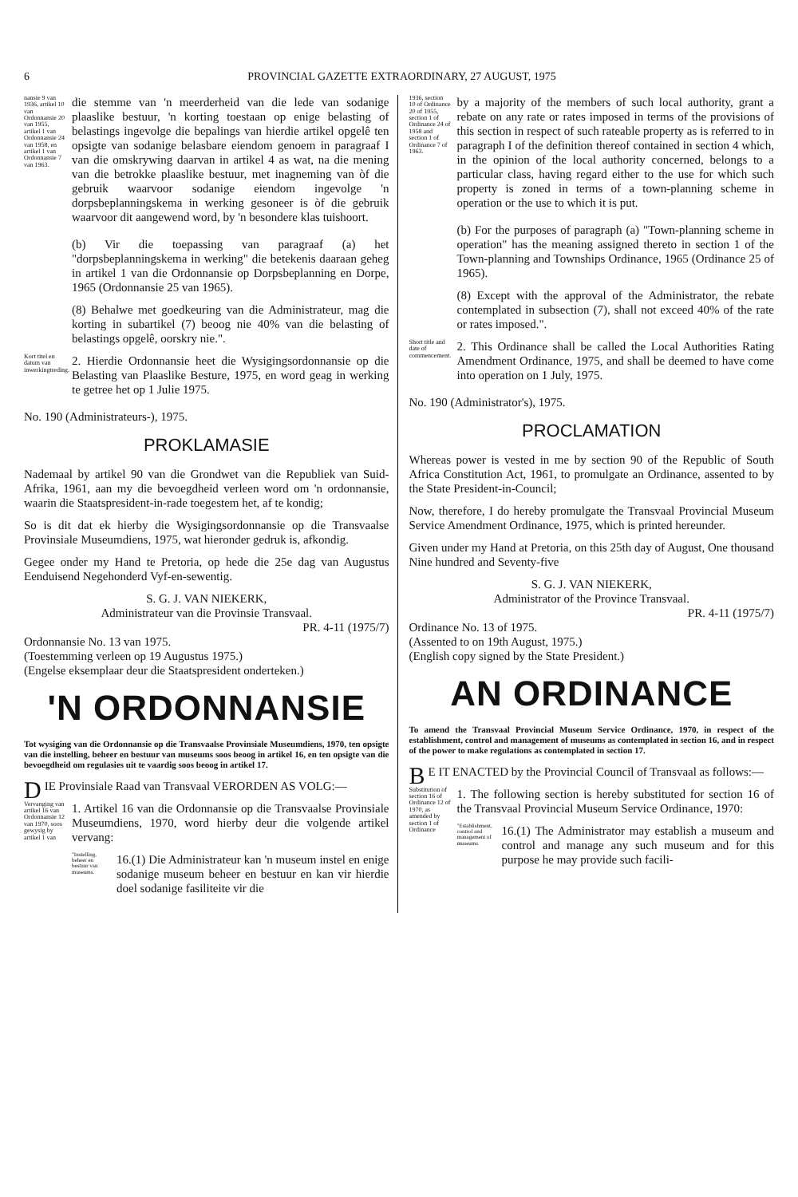6 PROVINCIAL GAZETTE EXTRAORDINARY, 27 AUGUST, 1975
nansie 9 van 1936, artikel 10 van Ordonnansie 20 van 1955, artikel 1 van Ordonnansie 24 van 1958, en artikel 1 van Ordonnansie 7 van 1963.
die stemme van 'n meerderheid van die lede van sodanige plaaslike bestuur, 'n korting toestaan op enige belasting of belastings ingevolge die bepalings van hierdie artikel opgelê ten opsigte van sodanige belasbare eiendom genoem in paragraaf I van die omskrywing daarvan in artikel 4 as wat, na die mening van die betrokke plaaslike bestuur, met inagneming van òf die gebruik waarvoor sodanige eiendom ingevolge 'n dorpsbeplanningskema in werking gesoneer is òf die gebruik waarvoor dit aangewend word, by 'n besondere klas tuishoort.
(b) Vir die toepassing van paragraaf (a) het "dorpsbeplanningskema in werking" die betekenis daaraan geheg in artikel 1 van die Ordonnansie op Dorpsbeplanning en Dorpe, 1965 (Ordonnansie 25 van 1965).
(8) Behalwe met goedkeuring van die Administrateur, mag die korting in subartikel (7) beoog nie 40% van die belasting of belastings opgelê, oorskry nie.".
Kort titel en datum van inwerkingtreding.
2. Hierdie Ordonnansie heet die Wysigingsordonnansie op die Belasting van Plaaslike Besture, 1975, en word geag in werking te getree het op 1 Julie 1975.
No. 190 (Administrateurs-), 1975.
PROKLAMASIE
Nademaal by artikel 90 van die Grondwet van die Republiek van Suid-Afrika, 1961, aan my die bevoegdheid verleen word om 'n ordonnansie, waarin die Staatspresident-in-rade toegestem het, af te kondig;
So is dit dat ek hierby die Wysigingsordonnansie op die Transvaalse Provinsiale Museumdiens, 1975, wat hieronder gedruk is, afkondig.
Gegee onder my Hand te Pretoria, op hede die 25e dag van Augustus Eenduisend Negehonderd Vyf-en-sewentig.
S. G. J. VAN NIEKERK,
Administrateur van die Provinsie Transvaal.
PR. 4-11 (1975/7)
Ordonnansie No. 13 van 1975.
(Toestemming verleen op 19 Augustus 1975.)
(Engelse eksemplaar deur die Staatspresident onderteken.)
'N ORDONNANSIE
Tot wysiging van die Ordonnansie op die Transvaalse Provinsiale Museumdiens, 1970, ten opsigte van die instelling, beheer en bestuur van museums soos beoog in artikel 16, en ten opsigte van die bevoegdheid om regulasies uit te vaardig soos beoog in artikel 17.
DIE Provinsiale Raad van Transvaal VERORDEN AS VOLG:—
Vervanging van artikel 16 van Ordonnansie 12 van 1970, soos gewysig by artikel 1 van
1. Artikel 16 van die Ordonnansie op die Transvaalse Provinsiale Museumdiens, 1970, word hierby deur die volgende artikel vervang:
"Instelling, beheer en bestuur van museums.
16.(1) Die Administrateur kan 'n museum instel en enige sodanige museum beheer en bestuur en kan vir hierdie doel sodanige fasiliteite vir die
1936, section 10 of Ordinance 20 of 1955, section 1 of Ordinance 24 of 1958 and section 1 of Ordinance 7 of 1963.
by a majority of the members of such local authority, grant a rebate on any rate or rates imposed in terms of the provisions of this section in respect of such rateable property as is referred to in paragraph I of the definition thereof contained in section 4 which, in the opinion of the local authority concerned, belongs to a particular class, having regard either to the use for which such property is zoned in terms of a town-planning scheme in operation or the use to which it is put.
(b) For the purposes of paragraph (a) "Town-planning scheme in operation" has the meaning assigned thereto in section 1 of the Town-planning and Townships Ordinance, 1965 (Ordinance 25 of 1965).
(8) Except with the approval of the Administrator, the rebate contemplated in subsection (7), shall not exceed 40% of the rate or rates imposed.".
Short title and date of commencement.
2. This Ordinance shall be called the Local Authorities Rating Amendment Ordinance, 1975, and shall be deemed to have come into operation on 1 July, 1975.
No. 190 (Administrator's), 1975.
PROCLAMATION
Whereas power is vested in me by section 90 of the Republic of South Africa Constitution Act, 1961, to promulgate an Ordinance, assented to by the State President-in-Council;
Now, therefore, I do hereby promulgate the Transvaal Provincial Museum Service Amendment Ordinance, 1975, which is printed hereunder.
Given under my Hand at Pretoria, on this 25th day of August, One thousand Nine hundred and Seventy-five
S. G. J. VAN NIEKERK,
Administrator of the Province Transvaal.
PR. 4-11 (1975/7)
Ordinance No. 13 of 1975.
(Assented to on 19th August, 1975.)
(English copy signed by the State President.)
AN ORDINANCE
To amend the Transvaal Provincial Museum Service Ordinance, 1970, in respect of the establishment, control and management of museums as contemplated in section 16, and in respect of the power to make regulations as contemplated in section 17.
BE IT ENACTED by the Provincial Council of Transvaal as follows:—
Substitution of section 16 of Ordinance 12 of 1970, as amended by section 1 of Ordinance
1. The following section is hereby substituted for section 16 of the Transvaal Provincial Museum Service Ordinance, 1970:
"Establishment, control and management of museums.
16.(1) The Administrator may establish a museum and control and manage any such museum and for this purpose he may provide such facili-